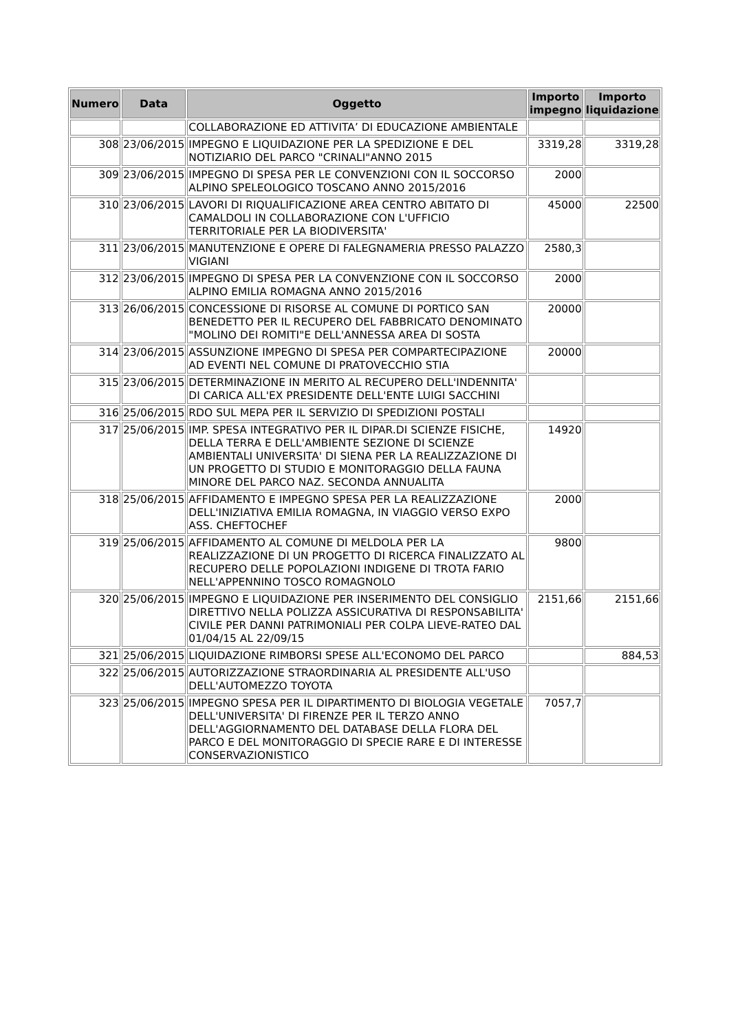| Numero | Data | Oggetto | Importo impegno | Importo liquidazione |
| --- | --- | --- | --- | --- |
| | | COLLABORAZIONE ED ATTIVITA’ DI EDUCAZIONE AMBIENTALE | | |
| 308 | 23/06/2015 | IMPEGNO E LIQUIDAZIONE PER LA SPEDIZIONE E DEL NOTIZIARIO DEL PARCO "CRINALI"ANNO 2015 | 3319,28 | 3319,28 |
| 309 | 23/06/2015 | IMPEGNO DI SPESA PER LE CONVENZIONI CON IL SOCCORSO ALPINO SPELEOLOGICO TOSCANO ANNO 2015/2016 | 2000 | |
| 310 | 23/06/2015 | LAVORI DI RIQUALIFICAZIONE AREA CENTRO ABITATO DI CAMALDOLI IN COLLABORAZIONE CON L'UFFICIO TERRITORIALE PER LA BIODIVERSITA' | 45000 | 22500 |
| 311 | 23/06/2015 | MANUTENZIONE E OPERE DI FALEGNAMERIA PRESSO PALAZZO VIGIANI | 2580,3 | |
| 312 | 23/06/2015 | IMPEGNO DI SPESA PER LA CONVENZIONE CON IL SOCCORSO ALPINO EMILIA ROMAGNA ANNO 2015/2016 | 2000 | |
| 313 | 26/06/2015 | CONCESSIONE DI RISORSE AL COMUNE DI PORTICO SAN BENEDETTO PER IL RECUPERO DEL FABBRICATO DENOMINATO "MOLINO DEI ROMITI"E DELL'ANNESSA AREA DI SOSTA | 20000 | |
| 314 | 23/06/2015 | ASSUNZIONE IMPEGNO DI SPESA PER COMPARTECIPAZIONE AD EVENTI NEL COMUNE DI PRATOVECCHIO STIA | 20000 | |
| 315 | 23/06/2015 | DETERMINAZIONE IN MERITO AL RECUPERO DELL'INDENNITA' DI CARICA ALL'EX PRESIDENTE DELL'ENTE LUIGI SACCHINI | | |
| 316 | 25/06/2015 | RDO SUL MEPA PER IL SERVIZIO DI SPEDIZIONI POSTALI | | |
| 317 | 25/06/2015 | IMP. SPESA INTEGRATIVO PER IL DIPAR.DI SCIENZE FISICHE, DELLA TERRA E DELL'AMBIENTE SEZIONE DI SCIENZE AMBIENTALI UNIVERSITA' DI SIENA PER LA REALIZZAZIONE DI UN PROGETTO DI STUDIO E MONITORAGGIO DELLA FAUNA MINORE DEL PARCO NAZ. SECONDA ANNUALITA | 14920 | |
| 318 | 25/06/2015 | AFFIDAMENTO E IMPEGNO SPESA PER LA REALIZZAZIONE DELL'INIZIATIVA EMILIA ROMAGNA, IN VIAGGIO VERSO EXPO ASS. CHEFTOCHEF | 2000 | |
| 319 | 25/06/2015 | AFFIDAMENTO AL COMUNE DI MELDOLA PER LA REALIZZAZIONE DI UN PROGETTO DI RICERCA FINALIZZATO AL RECUPERO DELLE POPOLAZIONI INDIGENE DI TROTA FARIO NELL'APPENNINO TOSCO ROMAGNOLO | 9800 | |
| 320 | 25/06/2015 | IMPEGNO E LIQUIDAZIONE PER INSERIMENTO DEL CONSIGLIO DIRETTIVO NELLA POLIZZA ASSICURATIVA DI RESPONSABILITA' CIVILE PER DANNI PATRIMONIALI PER COLPA LIEVE-RATEO DAL 01/04/15 AL 22/09/15 | 2151,66 | 2151,66 |
| 321 | 25/06/2015 | LIQUIDAZIONE RIMBORSI SPESE ALL'ECONOMO DEL PARCO | | 884,53 |
| 322 | 25/06/2015 | AUTORIZZAZIONE STRAORDINARIA AL PRESIDENTE ALL'USO DELL'AUTOMEZZO TOYOTA | | |
| 323 | 25/06/2015 | IMPEGNO SPESA PER IL DIPARTIMENTO DI BIOLOGIA VEGETALE DELL'UNIVERSITA' DI FIRENZE PER IL TERZO ANNO DELL'AGGIORNAMENTO DEL DATABASE DELLA FLORA DEL PARCO E DEL MONITORAGGIO DI SPECIE RARE E DI INTERESSE CONSERVAZIONISTICO | 7057,7 | |